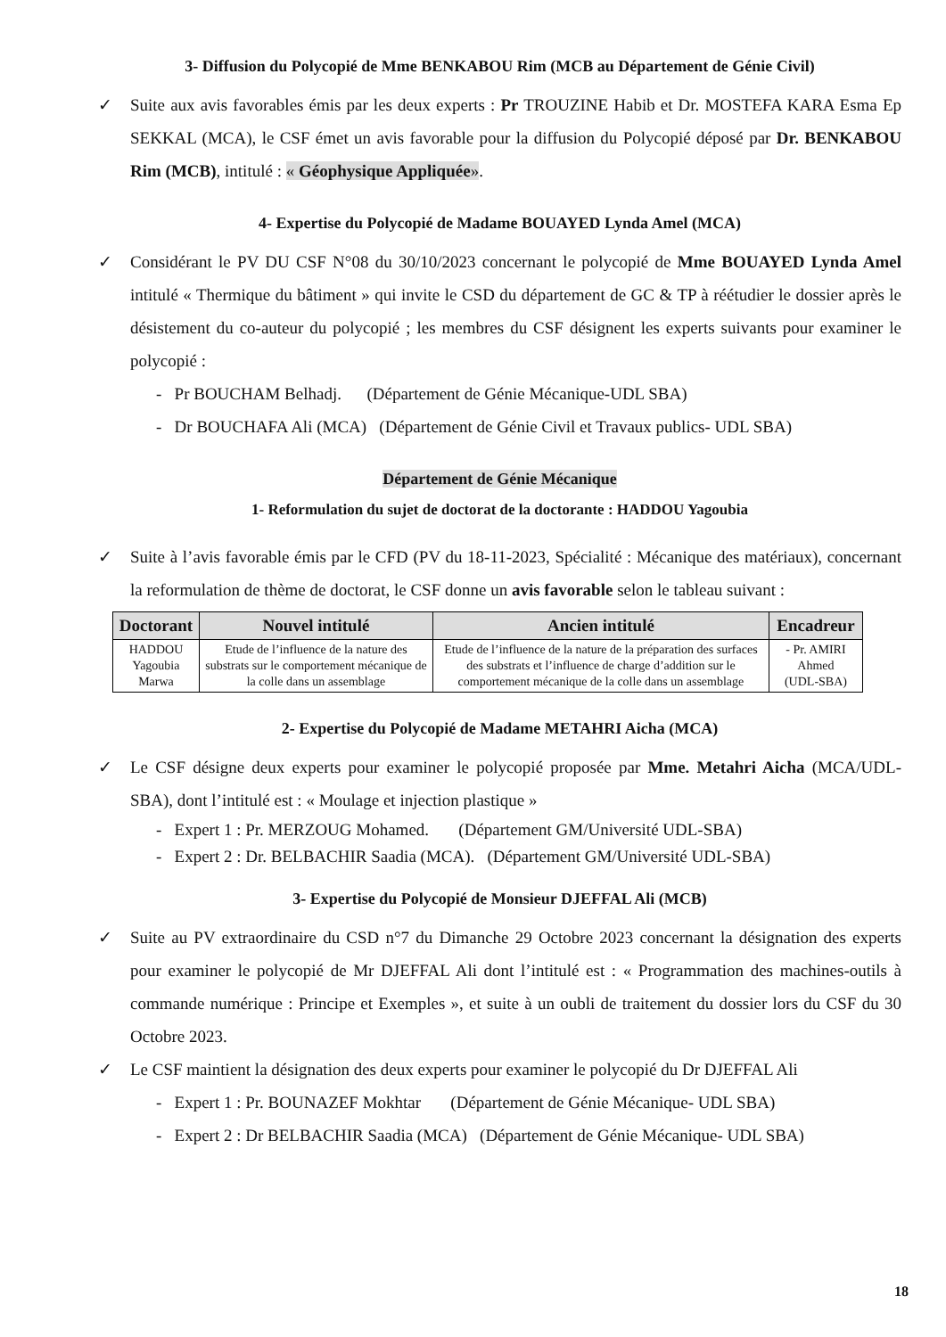3- Diffusion du Polycopié de Mme BENKABOU Rim (MCB au Département de Génie Civil)
✓ Suite aux avis favorables émis par les deux experts : Pr TROUZINE Habib et Dr. MOSTEFA KARA Esma Ep SEKKAL (MCA), le CSF émet un avis favorable pour la diffusion du Polycopié déposé par Dr. BENKABOU Rim (MCB), intitulé : « Géophysique Appliquée».
4- Expertise du Polycopié de Madame BOUAYED Lynda Amel (MCA)
✓ Considérant le PV DU CSF N°08 du 30/10/2023 concernant le polycopié de Mme BOUAYED Lynda Amel intitulé « Thermique du bâtiment » qui invite le CSD du département de GC & TP à réétudier le dossier après le désistement du co-auteur du polycopié ; les membres du CSF désignent les experts suivants pour examiner le polycopié :
- Pr BOUCHAM Belhadj. (Département de Génie Mécanique-UDL SBA)
- Dr BOUCHAFA Ali (MCA) (Département de Génie Civil et Travaux publics- UDL SBA)
Département de Génie Mécanique
1- Reformulation du sujet de doctorat de la doctorante : HADDOU Yagoubia
✓ Suite à l’avis favorable émis par le CFD (PV du 18-11-2023, Spécialité : Mécanique des matériaux), concernant la reformulation de thème de doctorat, le CSF donne un avis favorable selon le tableau suivant :
| Doctorant | Nouvel intitulé | Ancien intitulé | Encadreur |
| --- | --- | --- | --- |
| HADDOU Yagoubia Marwa | Etude de l’influence de la nature des substrats sur le comportement mécanique de la colle dans un assemblage | Etude de l’influence de la nature de la préparation des surfaces des substrats et l’influence de charge d’addition sur le comportement mécanique de la colle dans un assemblage | - Pr. AMIRI Ahmed (UDL-SBA) |
2- Expertise du Polycopié de Madame METAHRI Aicha (MCA)
✓ Le CSF désigne deux experts pour examiner le polycopié proposée par Mme. Metahri Aicha (MCA/UDL-SBA), dont l’intitulé est : « Moulage et injection plastique »
- Expert 1 : Pr. MERZOUG Mohamed. (Département GM/Université UDL-SBA)
- Expert 2 : Dr. BELBACHIR Saadia (MCA). (Département GM/Université UDL-SBA)
3- Expertise du Polycopié de Monsieur DJEFFAL Ali (MCB)
✓ Suite au PV extraordinaire du CSD n°7 du Dimanche 29 Octobre 2023 concernant la désignation des experts pour examiner le polycopié de Mr DJEFFAL Ali dont l’intitulé est : « Programmation des machines-outils à commande numérique : Principe et Exemples », et suite à un oubli de traitement du dossier lors du CSF du 30 Octobre 2023.
✓ Le CSF maintient la désignation des deux experts pour examiner le polycopié du Dr DJEFFAL Ali
- Expert 1 : Pr. BOUNAZEF Mokhtar (Département de Génie Mécanique- UDL SBA)
- Expert 2 : Dr BELBACHIR Saadia (MCA) (Département de Génie Mécanique- UDL SBA)
18